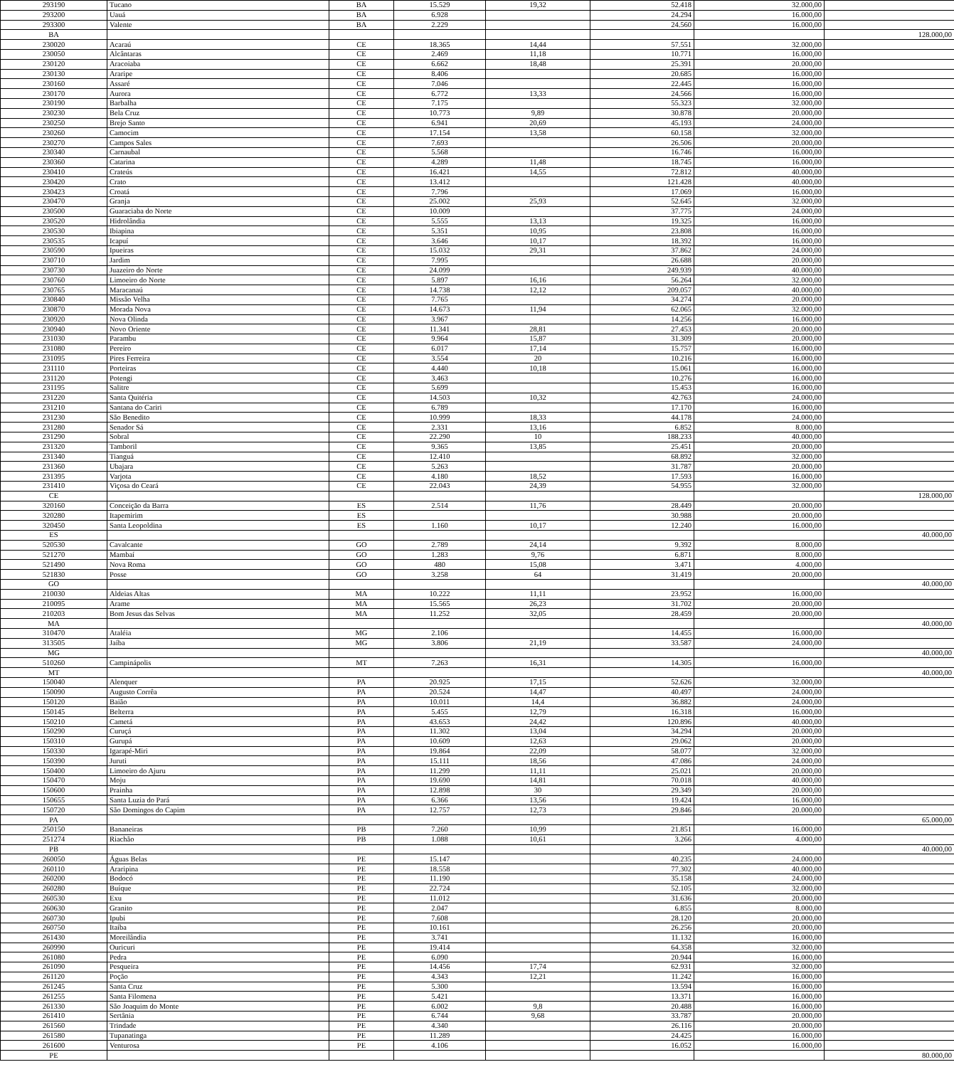| 293190 | Tucano | BA | 15.529 | 19,32 | 52.418 | 32.000,00 | |
| 293200 | Uauá | BA | 6.928 | | 24.294 | 16.000,00 | |
| 293300 | Valente | BA | 2.229 | | 24.560 | 16.000,00 | |
| BA | | | | | | | 128.000,00 |
| 230020 | Acaraú | CE | 18.365 | 14,44 | 57.551 | 32.000,00 | |
| 230050 | Alcântaras | CE | 2.469 | 11,18 | 10.771 | 16.000,00 | |
| 230120 | Aracoiaba | CE | 6.662 | 18,48 | 25.391 | 20.000,00 | |
| 230130 | Araripe | CE | 8.406 | | 20.685 | 16.000,00 | |
| 230160 | Assaré | CE | 7.046 | | 22.445 | 16.000,00 | |
| 230170 | Aurora | CE | 6.772 | 13,33 | 24.566 | 16.000,00 | |
| 230190 | Barbalha | CE | 7.175 | | 55.323 | 32.000,00 | |
| 230230 | Bela Cruz | CE | 10.773 | 9,89 | 30.878 | 20.000,00 | |
| 230250 | Brejo Santo | CE | 6.941 | 20,69 | 45.193 | 24.000,00 | |
| 230260 | Camocim | CE | 17.154 | 13,58 | 60.158 | 32.000,00 | |
| 230270 | Campos Sales | CE | 7.693 | | 26.506 | 20.000,00 | |
| 230340 | Carnaubal | CE | 5.568 | | 16.746 | 16.000,00 | |
| 230360 | Catarina | CE | 4.289 | 11,48 | 18.745 | 16.000,00 | |
| 230410 | Crateús | CE | 16.421 | 14,55 | 72.812 | 40.000,00 | |
| 230420 | Crato | CE | 13.412 | | 121.428 | 40.000,00 | |
| 230423 | Croatá | CE | 7.796 | | 17.069 | 16.000,00 | |
| 230470 | Granja | CE | 25.002 | 25,93 | 52.645 | 32.000,00 | |
| 230500 | Guaraciaba do Norte | CE | 10.009 | | 37.775 | 24.000,00 | |
| 230520 | Hidrolândia | CE | 5.555 | 13,13 | 19.325 | 16.000,00 | |
| 230530 | Ibiapina | CE | 5.351 | 10,95 | 23.808 | 16.000,00 | |
| 230535 | Icapuí | CE | 3.646 | 10,17 | 18.392 | 16.000,00 | |
| 230590 | Ipueiras | CE | 15.032 | 29,31 | 37.862 | 24.000,00 | |
| 230710 | Jardim | CE | 7.995 | | 26.688 | 20.000,00 | |
| 230730 | Juazeiro do Norte | CE | 24.099 | | 249.939 | 40.000,00 | |
| 230760 | Limoeiro do Norte | CE | 5.897 | 16,16 | 56.264 | 32.000,00 | |
| 230765 | Maracanaú | CE | 14.738 | 12,12 | 209.057 | 40.000,00 | |
| 230840 | Missão Velha | CE | 7.765 | | 34.274 | 20.000,00 | |
| 230870 | Morada Nova | CE | 14.673 | 11,94 | 62.065 | 32.000,00 | |
| 230920 | Nova Olinda | CE | 3.967 | | 14.256 | 16.000,00 | |
| 230940 | Novo Oriente | CE | 11.341 | 28,81 | 27.453 | 20.000,00 | |
| 231030 | Parambu | CE | 9.964 | 15,87 | 31.309 | 20.000,00 | |
| 231080 | Pereiro | CE | 6.017 | 17,14 | 15.757 | 16.000,00 | |
| 231095 | Pires Ferreira | CE | 3.554 | 20 | 10.216 | 16.000,00 | |
| 231110 | Porteiras | CE | 4.440 | 10,18 | 15.061 | 16.000,00 | |
| 231120 | Potengi | CE | 3.463 | | 10.276 | 16.000,00 | |
| 231195 | Salitre | CE | 5.699 | | 15.453 | 16.000,00 | |
| 231220 | Santa Quitéria | CE | 14.503 | 10,32 | 42.763 | 24.000,00 | |
| 231210 | Santana do Cariri | CE | 6.789 | | 17.170 | 16.000,00 | |
| 231230 | São Benedito | CE | 10.999 | 18,33 | 44.178 | 24.000,00 | |
| 231280 | Senador Sá | CE | 2.331 | 13,16 | 6.852 | 8.000,00 | |
| 231290 | Sobral | CE | 22.290 | 10 | 188.233 | 40.000,00 | |
| 231320 | Tamboril | CE | 9.365 | 13,85 | 25.451 | 20.000,00 | |
| 231340 | Tianguá | CE | 12.410 | | 68.892 | 32.000,00 | |
| 231360 | Ubajara | CE | 5.263 | | 31.787 | 20.000,00 | |
| 231395 | Varjota | CE | 4.180 | 18,52 | 17.593 | 16.000,00 | |
| 231410 | Viçosa do Ceará | CE | 22.043 | 24,39 | 54.955 | 32.000,00 | |
| CE | | | | | | | 128.000,00 |
| 320160 | Conceição da Barra | ES | 2.514 | 11,76 | 28.449 | 20.000,00 | |
| 320280 | Itapemirim | ES | | | 30.988 | 20.000,00 | |
| 320450 | Santa Leopoldina | ES | 1.160 | 10,17 | 12.240 | 16.000,00 | |
| ES | | | | | | | 40.000,00 |
| 520530 | Cavalcante | GO | 2.789 | 24,14 | 9.392 | 8.000,00 | |
| 521270 | Mambaí | GO | 1.283 | 9,76 | 6.871 | 8.000,00 | |
| 521490 | Nova Roma | GO | 480 | 15,08 | 3.471 | 4.000,00 | |
| 521830 | Posse | GO | 3.258 | 64 | 31.419 | 20.000,00 | |
| GO | | | | | | | 40.000,00 |
| 210030 | Aldeias Altas | MA | 10.222 | 11,11 | 23.952 | 16.000,00 | |
| 210095 | Arame | MA | 15.565 | 26,23 | 31.702 | 20.000,00 | |
| 210203 | Bom Jesus das Selvas | MA | 11.252 | 32,05 | 28.459 | 20.000,00 | |
| MA | | | | | | | 40.000,00 |
| 310470 | Ataléia | MG | 2.106 | | 14.455 | 16.000,00 | |
| 313505 | Jaíba | MG | 3.806 | 21,19 | 33.587 | 24.000,00 | |
| MG | | | | | | | 40.000,00 |
| 510260 | Campinápolis | MT | 7.263 | 16,31 | 14.305 | 16.000,00 | |
| MT | | | | | | | 40.000,00 |
| 150040 | Alenquer | PA | 20.925 | 17,15 | 52.626 | 32.000,00 | |
| 150090 | Augusto Corrêa | PA | 20.524 | 14,47 | 40.497 | 24.000,00 | |
| 150120 | Baião | PA | 10.011 | 14,4 | 36.882 | 24.000,00 | |
| 150145 | Belterra | PA | 5.455 | 12,79 | 16.318 | 16.000,00 | |
| 150210 | Cametá | PA | 43.653 | 24,42 | 120.896 | 40.000,00 | |
| 150290 | Curuçá | PA | 11.302 | 13,04 | 34.294 | 20.000,00 | |
| 150310 | Gurupá | PA | 10.609 | 12,63 | 29.062 | 20.000,00 | |
| 150330 | Igarapé-Miri | PA | 19.864 | 22,09 | 58.077 | 32.000,00 | |
| 150390 | Juruti | PA | 15.111 | 18,56 | 47.086 | 24.000,00 | |
| 150400 | Limoeiro do Ajuru | PA | 11.299 | 11,11 | 25.021 | 20.000,00 | |
| 150470 | Moju | PA | 19.690 | 14,81 | 70.018 | 40.000,00 | |
| 150600 | Prainha | PA | 12.898 | 30 | 29.349 | 20.000,00 | |
| 150655 | Santa Luzia do Pará | PA | 6.366 | 13,56 | 19.424 | 16.000,00 | |
| 150720 | São Domingos do Capim | PA | 12.757 | 12,73 | 29.846 | 20.000,00 | |
| PA | | | | | | | 65.000,00 |
| 250150 | Bananeiras | PB | 7.260 | 10,99 | 21.851 | 16.000,00 | |
| 251274 | Riachão | PB | 1.088 | 10,61 | 3.266 | 4.000,00 | |
| PB | | | | | | | 40.000,00 |
| 260050 | Águas Belas | PE | 15.147 | | 40.235 | 24.000,00 | |
| 260110 | Araripina | PE | 18.558 | | 77.302 | 40.000,00 | |
| 260200 | Bodocó | PE | 11.190 | | 35.158 | 24.000,00 | |
| 260280 | Buíque | PE | 22.724 | | 52.105 | 32.000,00 | |
| 260530 | Exu | PE | 11.012 | | 31.636 | 20.000,00 | |
| 260630 | Granito | PE | 2.047 | | 6.855 | 8.000,00 | |
| 260730 | Ipubi | PE | 7.608 | | 28.120 | 20.000,00 | |
| 260750 | Itaíba | PE | 10.161 | | 26.256 | 20.000,00 | |
| 261430 | Moreilândia | PE | 3.741 | | 11.132 | 16.000,00 | |
| 260990 | Ouricuri | PE | 19.414 | | 64.358 | 32.000,00 | |
| 261080 | Pedra | PE | 6.090 | | 20.944 | 16.000,00 | |
| 261090 | Pesqueira | PE | 14.456 | 17,74 | 62.931 | 32.000,00 | |
| 261120 | Poção | PE | 4.343 | 12,21 | 11.242 | 16.000,00 | |
| 261245 | Santa Cruz | PE | 5.300 | | 13.594 | 16.000,00 | |
| 261255 | Santa Filomena | PE | 5.421 | | 13.371 | 16.000,00 | |
| 261330 | São Joaquim do Monte | PE | 6.002 | 9,8 | 20.488 | 16.000,00 | |
| 261410 | Sertânia | PE | 6.744 | 9,68 | 33.787 | 20.000,00 | |
| 261560 | Trindade | PE | 4.340 | | 26.116 | 20.000,00 | |
| 261580 | Tupanatinga | PE | 11.289 | | 24.425 | 16.000,00 | |
| 261600 | Venturosa | PE | 4.106 | | 16.052 | 16.000,00 | |
| PE | | | | | | | 80.000,00 |